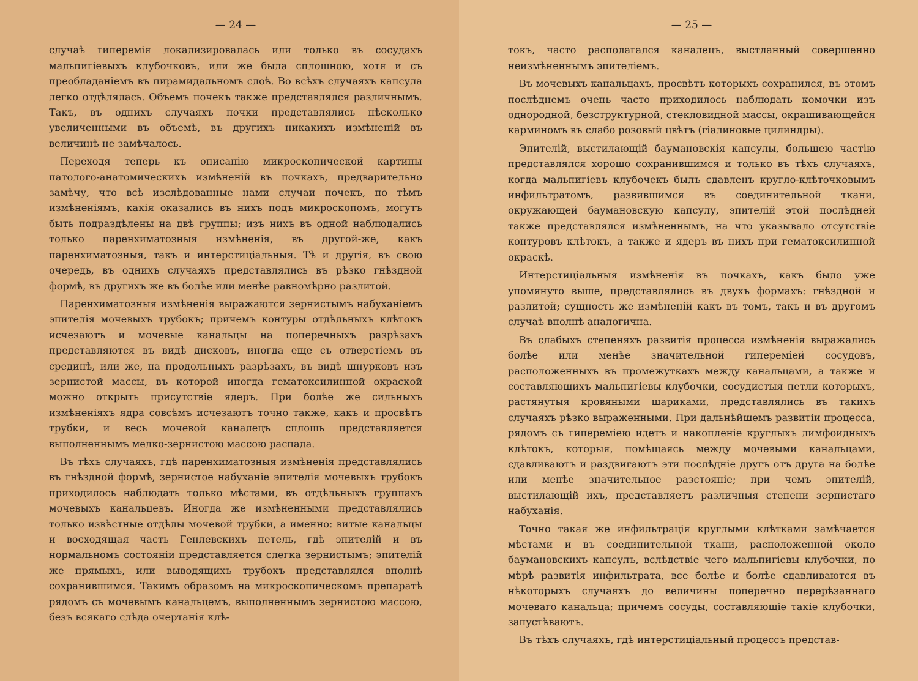— 24 —
случаѣ гиперемія локализировалась или только въ сосудахъ мальпигіевыхъ клубочковъ, или же была сплошною, хотя и съ преобладаніемъ въ пирамидальномъ слоѣ. Во всѣхъ случаяхъ капсула легко отдѣлялась. Объемъ почекъ также представлялся различнымъ. Такъ, въ однихъ случаяхъ почки представлялись нѣсколько увеличенными въ объемѣ, въ другихъ никакихъ измѣненій въ величинѣ не замѣчалось.
Переходя теперь къ описанію микроскопической картины патолого-анатомическихъ измѣненій въ почкахъ, предварительно замѣчу, что всѣ изслѣдованные нами случаи почекъ, по тѣмъ измѣненіямъ, какія оказались въ нихъ подъ микроскопомъ, могутъ быть подраздѣлены на двѣ группы; изъ нихъ въ одной наблюдались только паренхиматозныя измѣненія, въ другой-же, какъ паренхиматозныя, такъ и интерстиціальныя. Тѣ и другія, въ свою очередь, въ однихъ случаяхъ представлялись въ рѣзко гнѣздной формѣ, въ другихъ же въ болѣе или менѣе равномѣрно разлитой.
Паренхиматозныя измѣненія выражаются зернистымъ набуханіемъ эпителія мочевыхъ трубокъ; причемъ контуры отдѣльныхъ клѣтокъ исчезаютъ и мочевые канальцы на поперечныхъ разрѣзахъ представляются въ видѣ дисковъ, иногда еще съ отверстіемъ въ срединѣ, или же, на продольныхъ разрѣзахъ, въ видѣ шнурковъ изъ зернистой массы, въ которой иногда гематоксилинной окраской можно открыть присутствіе ядеръ. При болѣе же сильныхъ измѣненіяхъ ядра совсѣмъ исчезаютъ точно также, какъ и просвѣтъ трубки, и весь мочевой каналецъ сплошь представляется выполненнымъ мелко-зернистою массою распада.
Въ тѣхъ случаяхъ, гдѣ паренхиматозныя измѣненія представлялись въ гнѣздной формѣ, зернистое набуханіе эпителія мочевыхъ трубокъ приходилось наблюдать только мѣстами, въ отдѣльныхъ группахъ мочевыхъ канальцевъ. Иногда же измѣненными представлялись только извѣстные отдѣлы мочевой трубки, а именно: витые канальцы и восходящая часть Генлевскихъ петель, гдѣ эпителій и въ нормальномъ состояніи представляется слегка зернистымъ; эпителій же прямыхъ, или выводящихъ трубокъ представлялся вполнѣ сохранившимся. Такимъ образомъ на микроскопическомъ препаратѣ рядомъ съ мочевымъ канальцемъ, выполненнымъ зернистою массою, безъ всякаго слѣда очертанія клѣ-
— 25 —
токъ, часто располагался каналецъ, выстланный совершенно неизмѣненнымъ эпителіемъ.
Въ мочевыхъ канальцахъ, просвѣтъ которыхъ сохранился, въ этомъ послѣднемъ очень часто приходилось наблюдать комочки изъ однородной, безструктурной, стекловидной массы, окрашивающейся карминомъ въ слабо розовый цвѣтъ (гіалиновые цилиндры).
Эпителій, выстилающій баумановскія капсулы, большею частію представлялся хорошо сохранившимся и только въ тѣхъ случаяхъ, когда мальпигіевъ клубочекъ былъ сдавленъ кругло-клѣточковымъ инфильтратомъ, развившимся въ соединительной ткани, окружающей баумановскую капсулу, эпителій этой послѣдней также представлялся измѣненнымъ, на что указывало отсутствіе контуровъ клѣтокъ, а также и ядеръ въ нихъ при гематоксилинной окраскѣ.
Интерстиціальныя измѣненія въ почкахъ, какъ было уже упомянуто выше, представлялись въ двухъ формахъ: гнѣздной и разлитой; сущность же измѣненій какъ въ томъ, такъ и въ другомъ случаѣ вполнѣ аналогична.
Въ слабыхъ степеняхъ развитія процесса измѣненія выражались болѣе или менѣе значительной гипереміей сосудовъ, расположенныхъ въ промежуткахъ между канальцами, а также и составляющихъ мальпигіевы клубочки, сосудистыя петли которыхъ, растянутыя кровяными шариками, представлялись въ такихъ случаяхъ рѣзко выраженными. При дальнѣйшемъ развитіи процесса, рядомъ съ гипереміею идетъ и накопленіе круглыхъ лимфоидныхъ клѣтокъ, которыя, помѣщаясь между мочевыми канальцами, сдавливаютъ и раздвигаютъ эти послѣдніе другъ отъ друга на болѣе или менѣе значительное разстояніе; при чемъ эпителій, выстилающій ихъ, представляетъ различныя степени зернистаго набуханія.
Точно такая же инфильтрація круглыми клѣтками замѣчается мѣстами и въ соединительной ткани, расположенной около баумановскихъ капсулъ, вслѣдствіе чего мальпигіевы клубочки, по мѣрѣ развитія инфильтрата, все болѣе и болѣе сдавливаются въ нѣкоторыхъ случаяхъ до величины поперечно перерѣзаннаго мочеваго канальца; причемъ сосуды, составляющіе такіе клубочки, запустѣваютъ.
Въ тѣхъ случаяхъ, гдѣ интерстиціальный процессъ представ-